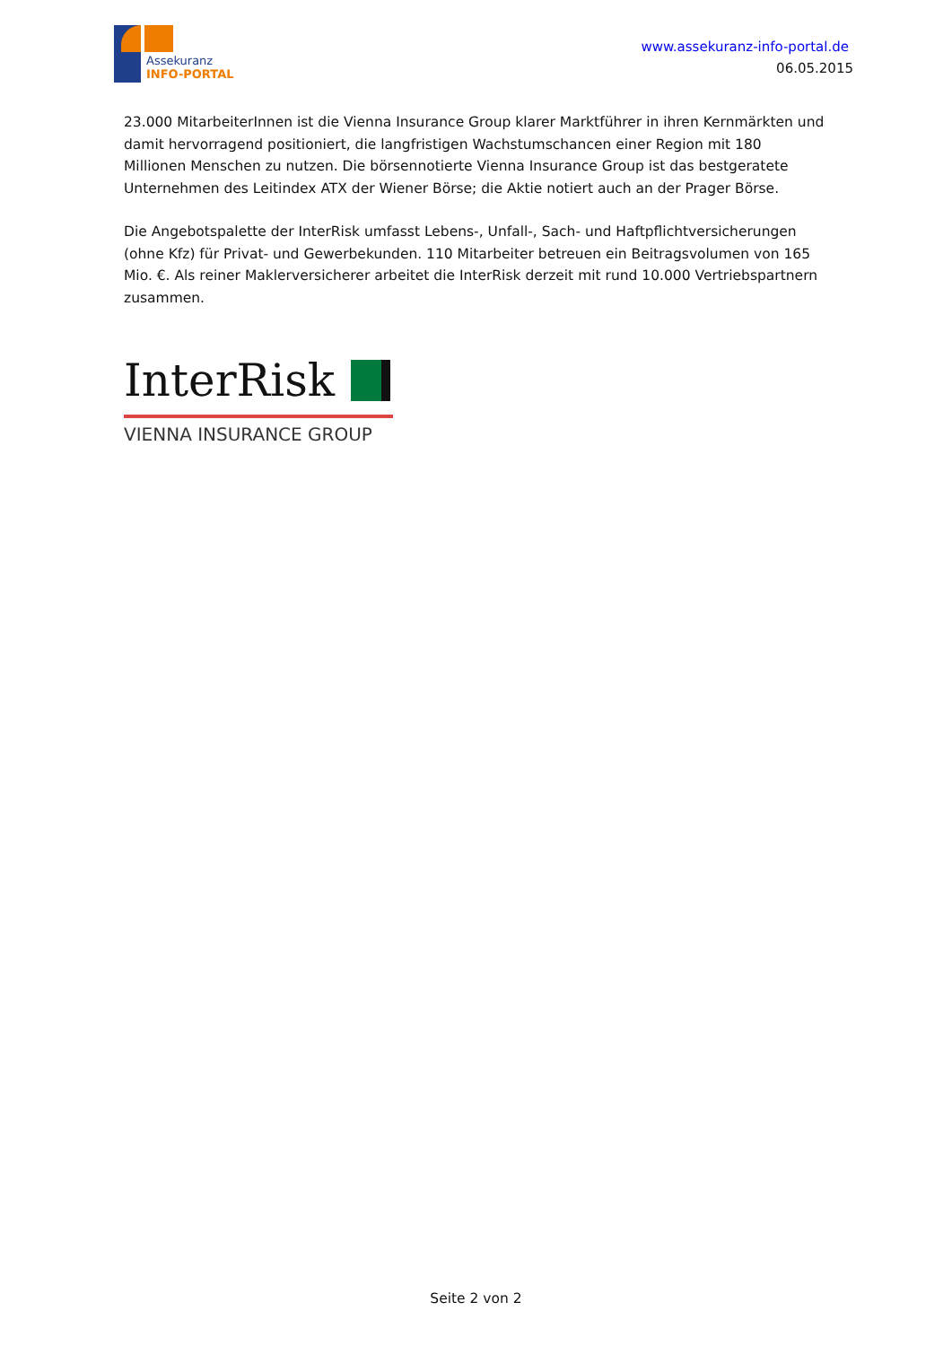Assekuranz
INFO-PORTAL
www.assekuranz-info-portal.de
06.05.2015
23.000 MitarbeiterInnen ist die Vienna Insurance Group klarer Marktführer in ihren Kernmärkten und damit hervorragend positioniert, die langfristigen Wachstumschancen einer Region mit 180 Millionen Menschen zu nutzen. Die börsennotierte Vienna Insurance Group ist das bestgeratete Unternehmen des Leitindex ATX der Wiener Börse; die Aktie notiert auch an der Prager Börse.
Die Angebotspalette der InterRisk umfasst Lebens-, Unfall-, Sach- und Haftpflichtversicherungen (ohne Kfz) für Privat- und Gewerbekunden. 110 Mitarbeiter betreuen ein Beitragsvolumen von 165 Mio. €. Als reiner Maklerversicherer arbeitet die InterRisk derzeit mit rund 10.000 Vertriebspartnern zusammen.
InterRisk
VIENNA INSURANCE GROUP
Seite 2 von 2